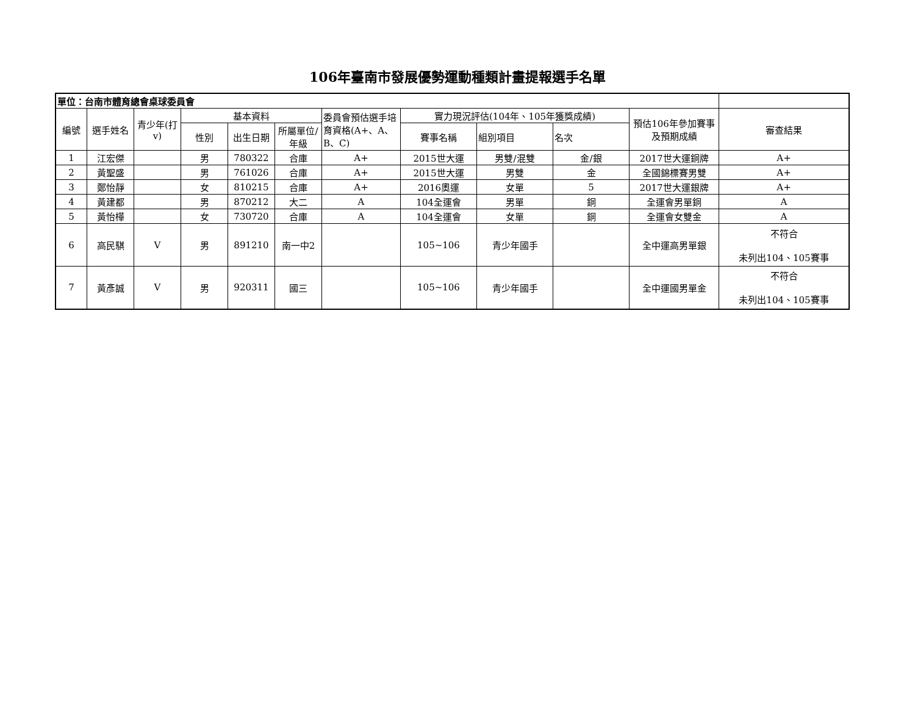106年臺南市發展優勢運動種類計畫提報選手名單
| 單位：台南市體育總會桌球委員會 | | | | | | | | | | | |
| --- | --- | --- | --- | --- | --- | --- | --- | --- | --- | --- | --- |
| 編號 | 選手姓名 | 青少年(打v) | 基本資料 | | | 委員會預估選手培育資格(A+、A、B、C) | 實力現況評估(104年、105年獲獎成績) | | | 預估106年參加賽事及預期成績 | 審查結果 |
| | | | 性別 | 出生日期 | 所屬單位/年級 | | 賽事名稱 | 組別項目 | 名次 | | |
| 1 | 江宏傑 | | 男 | 780322 | 合庫 | A+ | 2015世大運 | 男雙/混雙 | 金/銀 | 2017世大運銅牌 | A+ |
| 2 | 黃聖盛 | | 男 | 761026 | 合庫 | A+ | 2015世大運 | 男雙 | 金 | 全國錦標賽男雙 | A+ |
| 3 | 鄭怡靜 | | 女 | 810215 | 合庫 | A+ | 2016奧運 | 女單 | 5 | 2017世大運銀牌 | A+ |
| 4 | 黃建都 | | 男 | 870212 | 大二 | A | 104全運會 | 男單 | 銅 | 全運會男單銅 | A |
| 5 | 黃怡樺 | | 女 | 730720 | 合庫 | A | 104全運會 | 女單 | 銅 | 全運會女雙金 | A |
| 6 | 高民騏 | V | 男 | 891210 | 南一中2 | | 105~106 | 青少年國手 | | 全中運高男單銀 | 不符合 未列出104、105賽事 |
| 7 | 黃彥誠 | V | 男 | 920311 | 國三 | | 105~106 | 青少年國手 | | 全中運國男單金 | 不符合 未列出104、105賽事 |